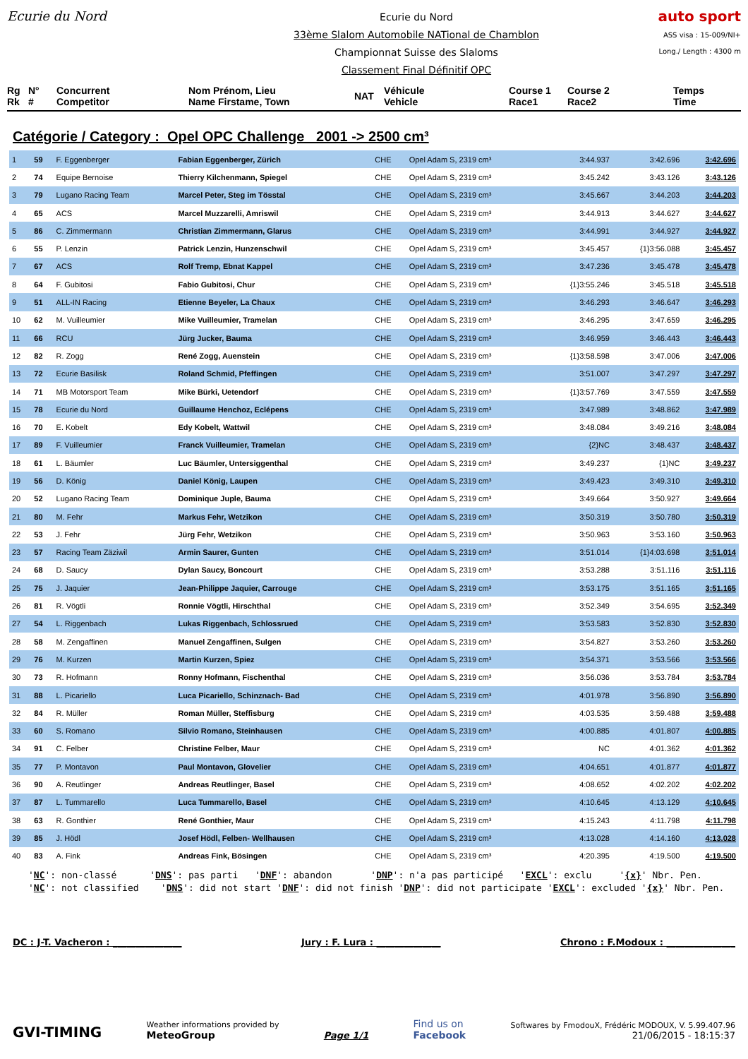Ecurie du Nord
Ecurie du Nord
33ème Slalom Automobile NATional de Chamblon
Championnat Suisse des Slaloms
Classement Final Définitif OPC
auto sport
ASS visa : 15-009/NI+
Long./ Length : 4300 m
Rg
Rk
N°
#
Concurrent
Competitor
Nom Prénom, Lieu
Name Firstame, Town
NAT
Véhicule
Vehicle
Course 1
Race1
Course 2
Race2
Temps
Time
Catégorie / Category : Opel OPC Challenge 2001 -> 2500 cm³
| 1 | 59 | F. Eggenberger | Fabian Eggenberger, Zürich | CHE | Opel Adam S, 2319 cm³ | 3:44.937 | 3:42.696 | 3:42.696 |
| 2 | 74 | Equipe Bernoise | Thierry Kilchenmann, Spiegel | CHE | Opel Adam S, 2319 cm³ | 3:45.242 | 3:43.126 | 3:43.126 |
| 3 | 79 | Lugano Racing Team | Marcel Peter, Steg im Tösstal | CHE | Opel Adam S, 2319 cm³ | 3:45.667 | 3:44.203 | 3:44.203 |
| 4 | 65 | ACS | Marcel Muzzarelli, Amriswil | CHE | Opel Adam S, 2319 cm³ | 3:44.913 | 3:44.627 | 3:44.627 |
| 5 | 86 | C. Zimmermann | Christian Zimmermann, Glarus | CHE | Opel Adam S, 2319 cm³ | 3:44.991 | 3:44.927 | 3:44.927 |
| 6 | 55 | P. Lenzin | Patrick Lenzin, Hunzenschwil | CHE | Opel Adam S, 2319 cm³ | 3:45.457 | {1}3:56.088 | 3:45.457 |
| 7 | 67 | ACS | Rolf Tremp, Ebnat Kappel | CHE | Opel Adam S, 2319 cm³ | 3:47.236 | 3:45.478 | 3:45.478 |
| 8 | 64 | F. Gubitosi | Fabio Gubitosi, Chur | CHE | Opel Adam S, 2319 cm³ | {1}3:55.246 | 3:45.518 | 3:45.518 |
| 9 | 51 | ALL-IN Racing | Etienne Beyeler, La Chaux | CHE | Opel Adam S, 2319 cm³ | 3:46.293 | 3:46.647 | 3:46.293 |
| 10 | 62 | M. Vuilleumier | Mike Vuilleumier, Tramelan | CHE | Opel Adam S, 2319 cm³ | 3:46.295 | 3:47.659 | 3:46.295 |
| 11 | 66 | RCU | Jürg Jucker, Bauma | CHE | Opel Adam S, 2319 cm³ | 3:46.959 | 3:46.443 | 3:46.443 |
| 12 | 82 | R. Zogg | René Zogg, Auenstein | CHE | Opel Adam S, 2319 cm³ | {1}3:58.598 | 3:47.006 | 3:47.006 |
| 13 | 72 | Ecurie Basilisk | Roland Schmid, Pfeffingen | CHE | Opel Adam S, 2319 cm³ | 3:51.007 | 3:47.297 | 3:47.297 |
| 14 | 71 | MB Motorsport Team | Mike Bürki, Uetendorf | CHE | Opel Adam S, 2319 cm³ | {1}3:57.769 | 3:47.559 | 3:47.559 |
| 15 | 78 | Ecurie du Nord | Guillaume Henchoz, Eclépens | CHE | Opel Adam S, 2319 cm³ | 3:47.989 | 3:48.862 | 3:47.989 |
| 16 | 70 | E. Kobelt | Edy Kobelt, Wattwil | CHE | Opel Adam S, 2319 cm³ | 3:48.084 | 3:49.216 | 3:48.084 |
| 17 | 89 | F. Vuilleumier | Franck Vuilleumier, Tramelan | CHE | Opel Adam S, 2319 cm³ | {2}NC | 3:48.437 | 3:48.437 |
| 18 | 61 | L. Bäumler | Luc Bäumler, Untersiggenthal | CHE | Opel Adam S, 2319 cm³ | 3:49.237 | {1}NC | 3:49.237 |
| 19 | 56 | D. König | Daniel König, Laupen | CHE | Opel Adam S, 2319 cm³ | 3:49.423 | 3:49.310 | 3:49.310 |
| 20 | 52 | Lugano Racing Team | Dominique Juple, Bauma | CHE | Opel Adam S, 2319 cm³ | 3:49.664 | 3:50.927 | 3:49.664 |
| 21 | 80 | M. Fehr | Markus Fehr, Wetzikon | CHE | Opel Adam S, 2319 cm³ | 3:50.319 | 3:50.780 | 3:50.319 |
| 22 | 53 | J. Fehr | Jürg Fehr, Wetzikon | CHE | Opel Adam S, 2319 cm³ | 3:50.963 | 3:53.160 | 3:50.963 |
| 23 | 57 | Racing Team Zäziwil | Armin Saurer, Gunten | CHE | Opel Adam S, 2319 cm³ | 3:51.014 | {1}4:03.698 | 3:51.014 |
| 24 | 68 | D. Saucy | Dylan Saucy, Boncourt | CHE | Opel Adam S, 2319 cm³ | 3:53.288 | 3:51.116 | 3:51.116 |
| 25 | 75 | J. Jaquier | Jean-Philippe Jaquier, Carrouge | CHE | Opel Adam S, 2319 cm³ | 3:53.175 | 3:51.165 | 3:51.165 |
| 26 | 81 | R. Vögtli | Ronnie Vögtli, Hirschthal | CHE | Opel Adam S, 2319 cm³ | 3:52.349 | 3:54.695 | 3:52.349 |
| 27 | 54 | L. Riggenbach | Lukas Riggenbach, Schlossrued | CHE | Opel Adam S, 2319 cm³ | 3:53.583 | 3:52.830 | 3:52.830 |
| 28 | 58 | M. Zengaffinen | Manuel Zengaffinen, Sulgen | CHE | Opel Adam S, 2319 cm³ | 3:54.827 | 3:53.260 | 3:53.260 |
| 29 | 76 | M. Kurzen | Martin Kurzen, Spiez | CHE | Opel Adam S, 2319 cm³ | 3:54.371 | 3:53.566 | 3:53.566 |
| 30 | 73 | R. Hofmann | Ronny Hofmann, Fischenthal | CHE | Opel Adam S, 2319 cm³ | 3:56.036 | 3:53.784 | 3:53.784 |
| 31 | 88 | L. Picariello | Luca Picariello, Schinznach- Bad | CHE | Opel Adam S, 2319 cm³ | 4:01.978 | 3:56.890 | 3:56.890 |
| 32 | 84 | R. Müller | Roman Müller, Steffisburg | CHE | Opel Adam S, 2319 cm³ | 4:03.535 | 3:59.488 | 3:59.488 |
| 33 | 60 | S. Romano | Silvio Romano, Steinhausen | CHE | Opel Adam S, 2319 cm³ | 4:00.885 | 4:01.807 | 4:00.885 |
| 34 | 91 | C. Felber | Christine Felber, Maur | CHE | Opel Adam S, 2319 cm³ | NC | 4:01.362 | 4:01.362 |
| 35 | 77 | P. Montavon | Paul Montavon, Glovelier | CHE | Opel Adam S, 2319 cm³ | 4:04.651 | 4:01.877 | 4:01.877 |
| 36 | 90 | A. Reutlinger | Andreas Reutlinger, Basel | CHE | Opel Adam S, 2319 cm³ | 4:08.652 | 4:02.202 | 4:02.202 |
| 37 | 87 | L. Tummarello | Luca Tummarello, Basel | CHE | Opel Adam S, 2319 cm³ | 4:10.645 | 4:13.129 | 4:10.645 |
| 38 | 63 | R. Gonthier | René Gonthier, Maur | CHE | Opel Adam S, 2319 cm³ | 4:15.243 | 4:11.798 | 4:11.798 |
| 39 | 85 | J. Hödl | Josef Hödl, Felben- Wellhausen | CHE | Opel Adam S, 2319 cm³ | 4:13.028 | 4:14.160 | 4:13.028 |
| 40 | 83 | A. Fink | Andreas Fink, Bösingen | CHE | Opel Adam S, 2319 cm³ | 4:20.395 | 4:19.500 | 4:19.500 |
'NC': non-classé 'DNS': pas parti 'DNF': abandon 'DNP': n'a pas participé 'EXCL': exclu '{x}' Nbr. Pen. 'NC': not classified 'DNS': did not start 'DNF': did not finish 'DNP': did not participate 'EXCL': excluded '{x}' Nbr. Pen.
DC : J-T. Vacheron : _______________ Jury : F. Lura : ______________ Chrono : F.Modoux : _______________
GVI-TIMING Weather informations provided by
MeteoGroup Page 1/1 Find us on
Facebook Softwares by FmodouX, Frédéric MODOUX, V. 5.99.407.96
21/06/2015 - 18:15:37